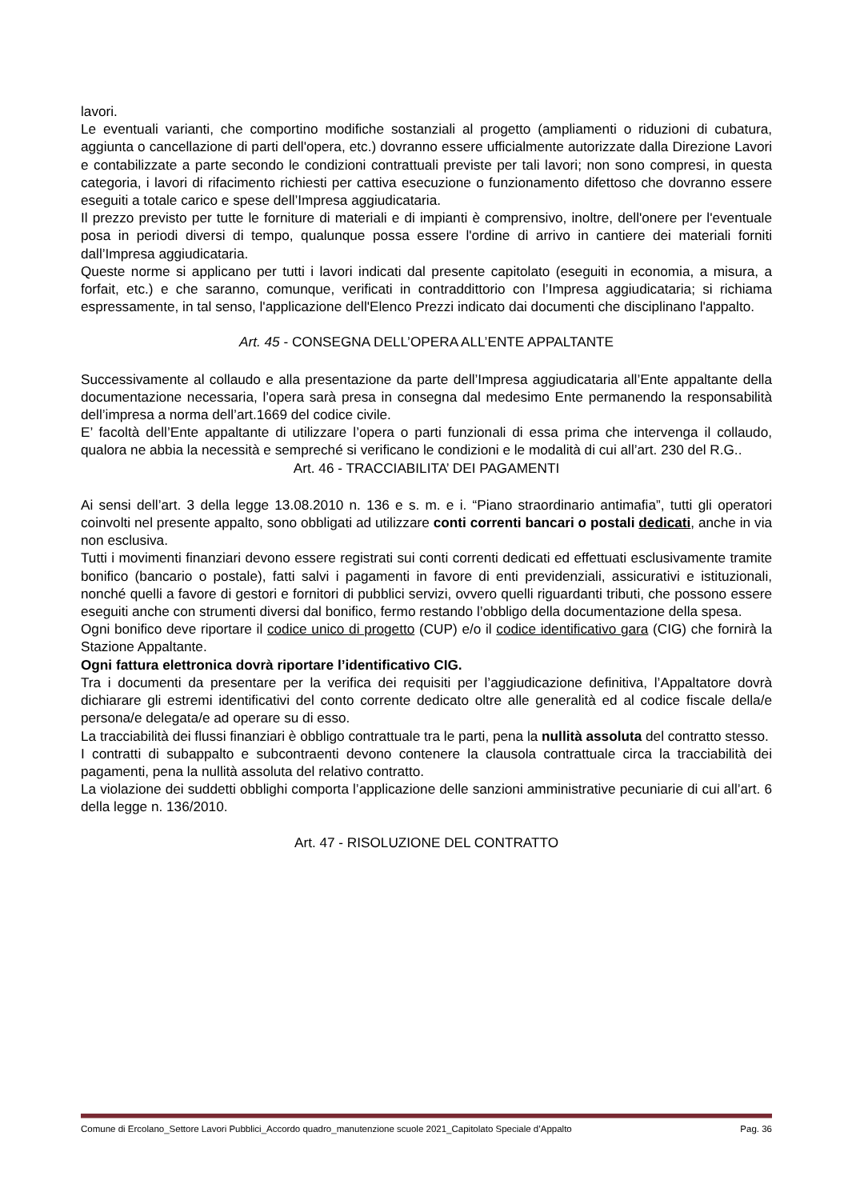lavori.
Le eventuali varianti, che comportino modifiche sostanziali al progetto (ampliamenti o riduzioni di cubatura, aggiunta o cancellazione di parti dell'opera, etc.) dovranno essere ufficialmente autorizzate dalla Direzione Lavori e contabilizzate a parte secondo le condizioni contrattuali previste per tali lavori; non sono compresi, in questa categoria, i lavori di rifacimento richiesti per cattiva esecuzione o funzionamento difettoso che dovranno essere eseguiti a totale carico e spese dell’Impresa aggiudicataria.
Il prezzo previsto per tutte le forniture di materiali e di impianti è comprensivo, inoltre, dell'onere per l'eventuale posa in periodi diversi di tempo, qualunque possa essere l'ordine di arrivo in cantiere dei materiali forniti dall’Impresa aggiudicataria.
Queste norme si applicano per tutti i lavori indicati dal presente capitolato (eseguiti in economia, a misura, a forfait, etc.) e che saranno, comunque, verificati in contraddittorio con l’Impresa aggiudicataria; si richiama espressamente, in tal senso, l'applicazione dell'Elenco Prezzi indicato dai documenti che disciplinano l'appalto.
Art. 45 - CONSEGNA DELL’OPERA ALL’ENTE APPALTANTE
Successivamente al collaudo e alla presentazione da parte dell’Impresa aggiudicataria all’Ente appaltante della documentazione necessaria, l’opera sarà presa in consegna dal medesimo Ente permanendo la responsabilità dell’impresa a norma dell’art.1669 del codice civile.
E’ facoltà dell’Ente appaltante di utilizzare l’opera o parti funzionali di essa prima che intervenga il collaudo, qualora ne abbia la necessità e sempreché si verificano le condizioni e le modalità di cui all’art. 230 del R.G..
Art. 46 - TRACCIABILITA’ DEI PAGAMENTI
Ai sensi dell’art. 3 della legge 13.08.2010 n. 136 e s. m. e i. “Piano straordinario antimafia”, tutti gli operatori coinvolti nel presente appalto, sono obbligati ad utilizzare conti correnti bancari o postali dedicati, anche in via non esclusiva.
Tutti i movimenti finanziari devono essere registrati sui conti correnti dedicati ed effettuati esclusivamente tramite bonifico (bancario o postale), fatti salvi i pagamenti in favore di enti previdenziali, assicurativi e istituzionali, nonché quelli a favore di gestori e fornitori di pubblici servizi, ovvero quelli riguardanti tributi, che possono essere eseguiti anche con strumenti diversi dal bonifico, fermo restando l’obbligo della documentazione della spesa.
Ogni bonifico deve riportare il codice unico di progetto (CUP) e/o il codice identificativo gara (CIG) che fornirà la Stazione Appaltante.
Ogni fattura elettronica dovrà riportare l’identificativo CIG.
Tra i documenti da presentare per la verifica dei requisiti per l’aggiudicazione definitiva, l’Appaltatore dovrà dichiarare gli estremi identificativi del conto corrente dedicato oltre alle generalità ed al codice fiscale della/e persona/e delegata/e ad operare su di esso.
La tracciabilità dei flussi finanziari è obbligo contrattuale tra le parti, pena la nullità assoluta del contratto stesso.
I contratti di subappalto e subcontraenti devono contenere la clausola contrattuale circa la tracciabilità dei pagamenti, pena la nullità assoluta del relativo contratto.
La violazione dei suddetti obblighi comporta l’applicazione delle sanzioni amministrative pecuniarie di cui all’art. 6 della legge n. 136/2010.
Art. 47 - RISOLUZIONE DEL CONTRATTO
Comune di Ercolano_Settore Lavori Pubblici_Accordo quadro_manutenzione scuole 2021_Capitolato Speciale d’Appalto Pag. 36